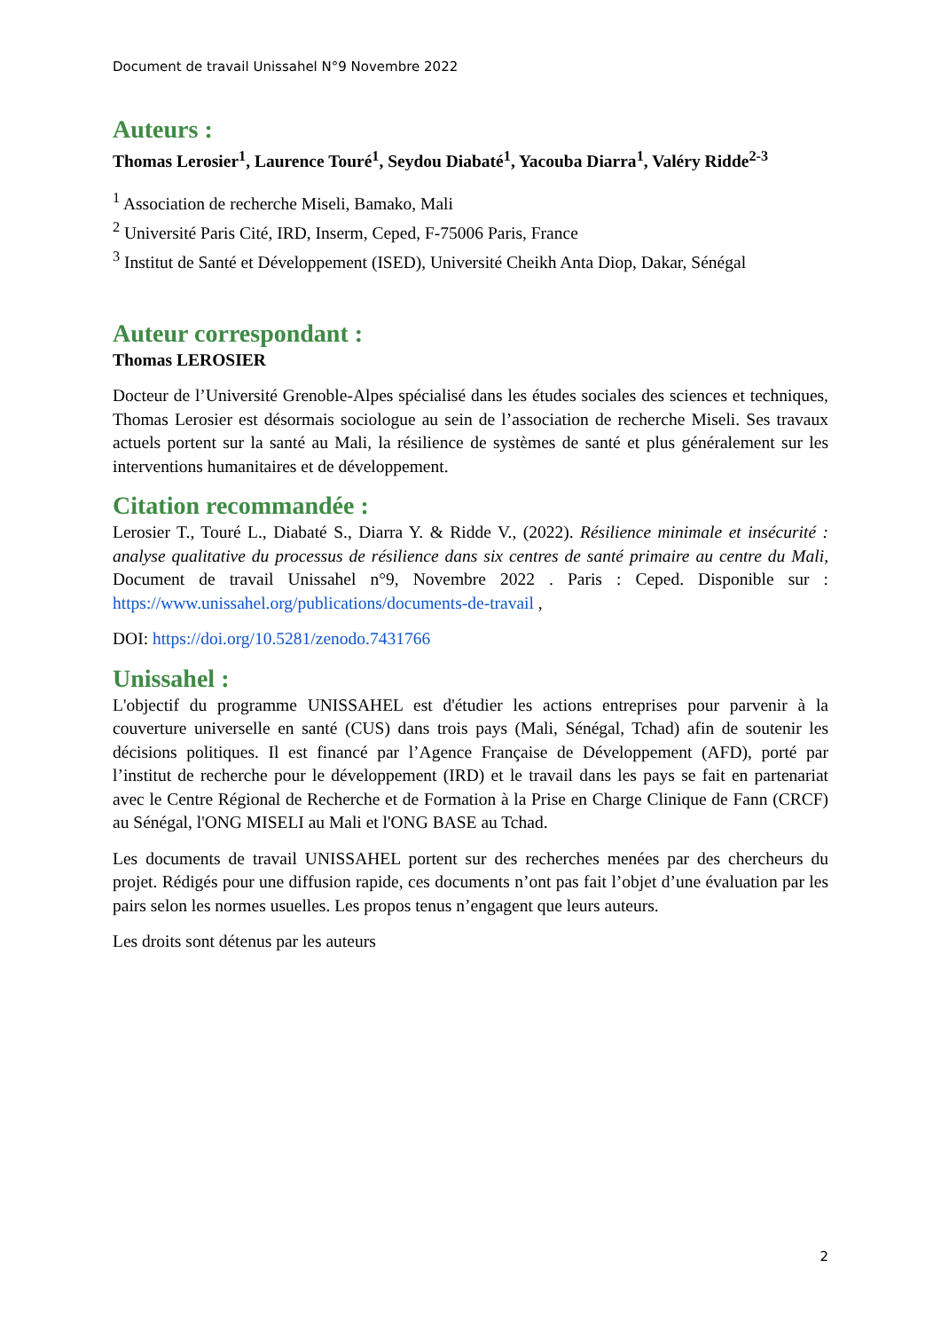Document de travail Unissahel N°9 Novembre 2022
Auteurs :
Thomas Lerosier<sup>1</sup>, Laurence Touré<sup>1</sup>, Seydou Diabaté<sup>1</sup>, Yacouba Diarra<sup>1</sup>, Valéry Ridde<sup>2-3</sup>
<sup>1</sup> Association de recherche Miseli, Bamako, Mali
<sup>2</sup> Université Paris Cité, IRD, Inserm, Ceped, F-75006 Paris, France
<sup>3</sup> Institut de Santé et Développement (ISED), Université Cheikh Anta Diop, Dakar, Sénégal
Auteur correspondant :
Thomas LEROSIER
Docteur de l’Université Grenoble-Alpes spécialisé dans les études sociales des sciences et techniques, Thomas Lerosier est désormais sociologue au sein de l’association de recherche Miseli. Ses travaux actuels portent sur la santé au Mali, la résilience de systèmes de santé et plus généralement sur les interventions humanitaires et de développement.
Citation recommandée :
Lerosier T., Touré L., Diabaté S., Diarra Y. & Ridde V., (2022). Résilience minimale et insécurité : analyse qualitative du processus de résilience dans six centres de santé primaire au centre du Mali, Document de travail Unissahel n°9, Novembre 2022 . Paris : Ceped. Disponible sur : https://www.unissahel.org/publications/documents-de-travail ,
DOI: https://doi.org/10.5281/zenodo.7431766
Unissahel :
L'objectif du programme UNISSAHEL est d'étudier les actions entreprises pour parvenir à la couverture universelle en santé (CUS) dans trois pays (Mali, Sénégal, Tchad) afin de soutenir les décisions politiques. Il est financé par l’Agence Française de Développement (AFD), porté par l’institut de recherche pour le développement (IRD) et le travail dans les pays se fait en partenariat avec le Centre Régional de Recherche et de Formation à la Prise en Charge Clinique de Fann (CRCF) au Sénégal, l'ONG MISELI au Mali et l'ONG BASE au Tchad.
Les documents de travail UNISSAHEL portent sur des recherches menées par des chercheurs du projet. Rédigés pour une diffusion rapide, ces documents n’ont pas fait l’objet d’une évaluation par les pairs selon les normes usuelles. Les propos tenus n’engagent que leurs auteurs.
Les droits sont détenus par les auteurs
2